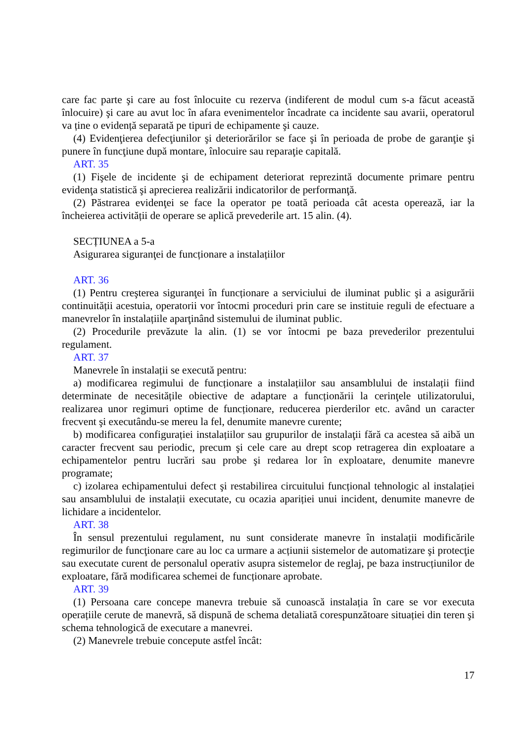care fac parte şi care au fost înlocuite cu rezerva (indiferent de modul cum s-a făcut această înlocuire) şi care au avut loc în afara evenimentelor încadrate ca incidente sau avarii, operatorul va ține o evidență separată pe tipuri de echipamente şi cauze.
(4) Evidenţierea defecţiunilor şi deteriorărilor se face şi în perioada de probe de garanţie şi punere în funcţiune după montare, înlocuire sau reparaţie capitală.
ART. 35
(1) Fişele de incidente şi de echipament deteriorat reprezintă documente primare pentru evidenţa statistică şi aprecierea realizării indicatorilor de performanţă.
(2) Păstrarea evidenţei se face la operator pe toată perioada cât acesta operează, iar la încheierea activității de operare se aplică prevederile art. 15 alin. (4).
SECȚIUNEA a 5-a
Asigurarea siguranţei de funcționare a instalațiilor
ART. 36
(1) Pentru creşterea siguranţei în funcționare a serviciului de iluminat public şi a asigurării continuității acestuia, operatorii vor întocmi proceduri prin care se instituie reguli de efectuare a manevrelor în instalațiile aparţinând sistemului de iluminat public.
(2) Procedurile prevăzute la alin. (1) se vor întocmi pe baza prevederilor prezentului regulament.
ART. 37
Manevrele în instalații se execută pentru:
a) modificarea regimului de funcționare a instalațiilor sau ansamblului de instalații fiind determinate de necesitățile obiective de adaptare a funcționării la cerinţele utilizatorului, realizarea unor regimuri optime de funcționare, reducerea pierderilor etc. având un caracter frecvent şi executându-se mereu la fel, denumite manevre curente;
b) modificarea configurației instalațiilor sau grupurilor de instalaţii fără ca acestea să aibă un caracter frecvent sau periodic, precum şi cele care au drept scop retragerea din exploatare a echipamentelor pentru lucrări sau probe şi redarea lor în exploatare, denumite manevre programate;
c) izolarea echipamentului defect şi restabilirea circuitului funcțional tehnologic al instalației sau ansamblului de instalații executate, cu ocazia apariției unui incident, denumite manevre de lichidare a incidentelor.
ART. 38
În sensul prezentului regulament, nu sunt considerate manevre în instalații modificările regimurilor de funcţionare care au loc ca urmare a acțiunii sistemelor de automatizare şi protecţie sau executate curent de personalul operativ asupra sistemelor de reglaj, pe baza instrucțiunilor de exploatare, fără modificarea schemei de funcționare aprobate.
ART. 39
(1) Persoana care concepe manevra trebuie să cunoască instalația în care se vor executa operațiile cerute de manevră, să dispună de schema detaliată corespunzătoare situației din teren şi schema tehnologică de executare a manevrei.
(2) Manevrele trebuie concepute astfel încât:
17